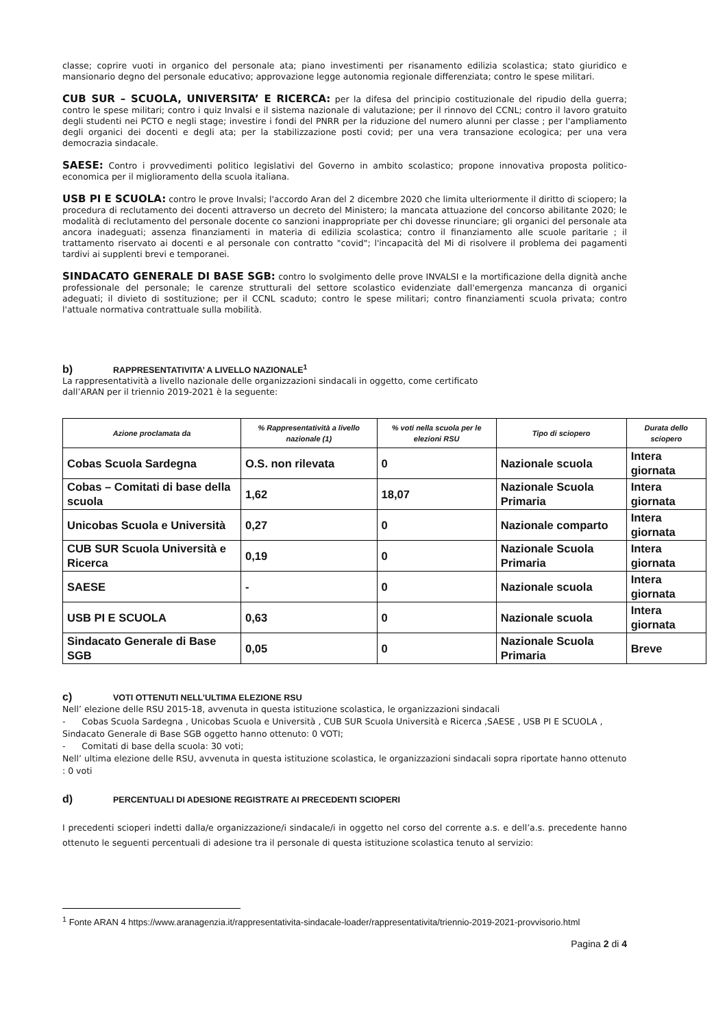classe; coprire vuoti in organico del personale ata; piano investimenti per risanamento edilizia scolastica; stato giuridico e mansionario degno del personale educativo; approvazione legge autonomia regionale differenziata; contro le spese militari.
CUB SUR – SCUOLA, UNIVERSITA’ E RICERCA: per la difesa del principio costituzionale del ripudio della guerra; contro le spese militari; contro i quiz Invalsi e il sistema nazionale di valutazione; per il rinnovo del CCNL; contro il lavoro gratuito degli studenti nei PCTO e negli stage; investire i fondi del PNRR per la riduzione del numero alunni per classe ; per l'ampliamento degli organici dei docenti e degli ata; per la stabilizzazione posti covid; per una vera transazione ecologica; per una vera democrazia sindacale.
SAESE: Contro i provvedimenti politico legislativi del Governo in ambito scolastico; propone innovativa proposta politico-economica per il miglioramento della scuola italiana.
USB PI E SCUOLA: contro le prove Invalsi; l'accordo Aran del 2 dicembre 2020 che limita ulteriormente il diritto di sciopero; la procedura di reclutamento dei docenti attraverso un decreto del Ministero; la mancata attuazione del concorso abilitante 2020; le modalità di reclutamento del personale docente co sanzioni inappropriate per chi dovesse rinunciare; gli organici del personale ata ancora inadeguati; assenza finanziamenti in materia di edilizia scolastica; contro il finanziamento alle scuole paritarie ; il trattamento riservato ai docenti e al personale con contratto "covid"; l'incapacità del Mi di risolvere il problema dei pagamenti tardivi ai supplenti brevi e temporanei.
SINDACATO GENERALE DI BASE SGB: contro lo svolgimento delle prove INVALSI e la mortificazione della dignità anche professionale del personale; le carenze strutturali del settore scolastico evidenziate dall'emergenza mancanza di organici adeguati; il divieto di sostituzione; per il CCNL scaduto; contro le spese militari; contro finanziamenti scuola privata; contro l'attuale normativa contrattuale sulla mobilità.
b) RAPPRESENTATIVITA’ A LIVELLO NAZIONALE<sup>1</sup>
La rappresentatività a livello nazionale delle organizzazioni sindacali in oggetto, come certificato
dall’ARAN per il triennio 2019-2021 è la seguente:
| Azione proclamata da | % Rappresentatività a livello nazionale (1) | % voti nella scuola per le elezioni RSU | Tipo di sciopero | Durata dello sciopero |
| --- | --- | --- | --- | --- |
| Cobas Scuola Sardegna | O.S. non rilevata | 0 | Nazionale scuola | Intera giornata |
| Cobas – Comitati di base della scuola | 1,62 | 18,07 | Nazionale Scuola Primaria | Intera giornata |
| Unicobas Scuola e Università | 0,27 | 0 | Nazionale comparto | Intera giornata |
| CUB SUR Scuola Università e Ricerca | 0,19 | 0 | Nazionale Scuola Primaria | Intera giornata |
| SAESE | - | 0 | Nazionale scuola | Intera giornata |
| USB PI E SCUOLA | 0,63 | 0 | Nazionale scuola | Intera giornata |
| Sindacato Generale di Base SGB | 0,05 | 0 | Nazionale Scuola Primaria | Breve |
c) VOTI OTTENUTI NELL’ULTIMA ELEZIONE RSU
Nell’ elezione delle RSU 2015-18, avvenuta in questa istituzione scolastica, le organizzazioni sindacali
- Cobas Scuola Sardegna , Unicobas Scuola e Università , CUB SUR Scuola Università e Ricerca ,SAESE , USB PI E SCUOLA , Sindacato Generale di Base SGB oggetto hanno ottenuto: 0 VOTI;
- Comitati di base della scuola: 30 voti;
Nell’ ultima elezione delle RSU, avvenuta in questa istituzione scolastica, le organizzazioni sindacali sopra riportate hanno ottenuto : 0 voti
d) PERCENTUALI DI ADESIONE REGISTRATE AI PRECEDENTI SCIOPERI
I precedenti scioperi indetti dalla/e organizzazione/i sindacale/i in oggetto nel corso del corrente a.s. e dell’a.s. precedente hanno ottenuto le seguenti percentuali di adesione tra il personale di questa istituzione scolastica tenuto al servizio:
<sup>1</sup> Fonte ARAN 4 https://www.aranagenzia.it/rappresentativita-sindacale-loader/rappresentativita/triennio-2019-2021-provvisorio.html
Pagina 2 di 4